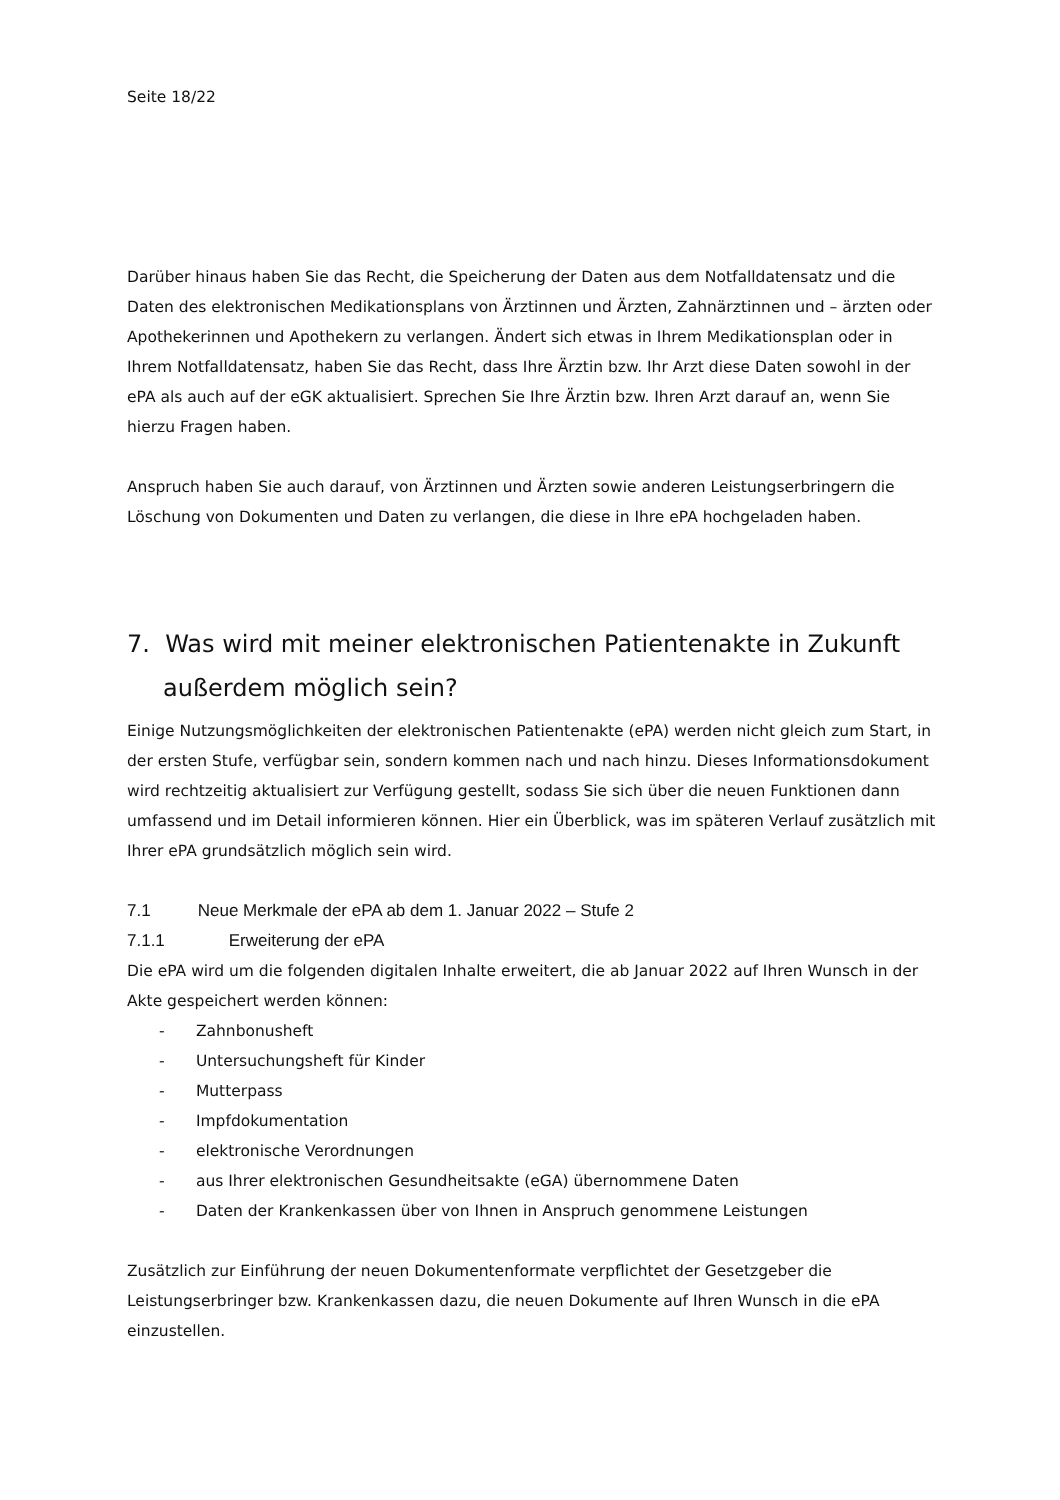Seite 18/22
Darüber hinaus haben Sie das Recht, die Speicherung der Daten aus dem Notfalldatensatz und die Daten des elektronischen Medikationsplans von Ärztinnen und Ärzten, Zahnärztinnen und – ärzten oder Apothekerinnen und Apothekern zu verlangen. Ändert sich etwas in Ihrem Medikationsplan oder in Ihrem Notfalldatensatz, haben Sie das Recht, dass Ihre Ärztin bzw. Ihr Arzt diese Daten sowohl in der ePA als auch auf der eGK aktualisiert. Sprechen Sie Ihre Ärztin bzw. Ihren Arzt darauf an, wenn Sie hierzu Fragen haben.
Anspruch haben Sie auch darauf, von Ärztinnen und Ärzten sowie anderen Leistungserbringern die Löschung von Dokumenten und Daten zu verlangen, die diese in Ihre ePA hochgeladen haben.
7. Was wird mit meiner elektronischen Patientenakte in Zukunft außerdem möglich sein?
Einige Nutzungsmöglichkeiten der elektronischen Patientenakte (ePA) werden nicht gleich zum Start, in der ersten Stufe, verfügbar sein, sondern kommen nach und nach hinzu. Dieses Informationsdokument wird rechtzeitig aktualisiert zur Verfügung gestellt, sodass Sie sich über die neuen Funktionen dann umfassend und im Detail informieren können. Hier ein Überblick, was im späteren Verlauf zusätzlich mit Ihrer ePA grundsätzlich möglich sein wird.
7.1 Neue Merkmale der ePA ab dem 1. Januar 2022 – Stufe 2
7.1.1 Erweiterung der ePA
Die ePA wird um die folgenden digitalen Inhalte erweitert, die ab Januar 2022 auf Ihren Wunsch in der Akte gespeichert werden können:
- Zahnbonusheft
- Untersuchungsheft für Kinder
- Mutterpass
- Impfdokumentation
- elektronische Verordnungen
- aus Ihrer elektronischen Gesundheitsakte (eGA) übernommene Daten
- Daten der Krankenkassen über von Ihnen in Anspruch genommene Leistungen
Zusätzlich zur Einführung der neuen Dokumentenformate verpflichtet der Gesetzgeber die Leistungserbringer bzw. Krankenkassen dazu, die neuen Dokumente auf Ihren Wunsch in die ePA einzustellen.